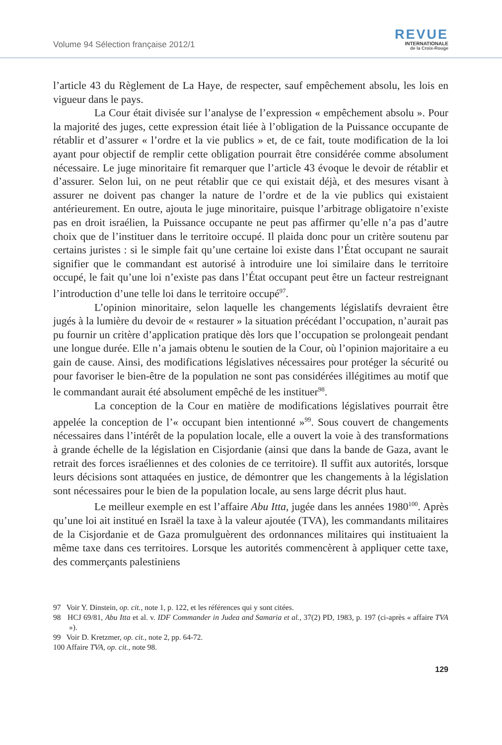Volume 94 Sélection française 2012/1
REVUE
INTERNATIONALE
de la Croix-Rouge
l’article 43 du Règlement de La Haye, de respecter, sauf empêchement absolu, les lois en vigueur dans le pays.
La Cour était divisée sur l’analyse de l’expression « empêchement absolu ». Pour la majorité des juges, cette expression était liée à l’obligation de la Puissance occupante de rétablir et d’assurer « l’ordre et la vie publics » et, de ce fait, toute modification de la loi ayant pour objectif de remplir cette obligation pourrait être considérée comme absolument nécessaire. Le juge minoritaire fit remarquer que l’article 43 évoque le devoir de rétablir et d’assurer. Selon lui, on ne peut rétablir que ce qui existait déjà, et des mesures visant à assurer ne doivent pas changer la nature de l’ordre et de la vie publics qui existaient antérieurement. En outre, ajouta le juge minoritaire, puisque l’arbitrage obligatoire n’existe pas en droit israélien, la Puissance occupante ne peut pas affirmer qu’elle n’a pas d’autre choix que de l’instituer dans le territoire occupé. Il plaida donc pour un critère soutenu par certains juristes : si le simple fait qu’une certaine loi existe dans l’État occupant ne saurait signifier que le commandant est autorisé à introduire une loi similaire dans le territoire occupé, le fait qu’une loi n’existe pas dans l’État occupant peut être un facteur restreignant l’introduction d’une telle loi dans le territoire occupé<sup>97</sup>.
L’opinion minoritaire, selon laquelle les changements législatifs devraient être jugés à la lumière du devoir de « restaurer » la situation précédant l’occupation, n’aurait pas pu fournir un critère d’application pratique dès lors que l’occupation se prolongeait pendant une longue durée. Elle n’a jamais obtenu le soutien de la Cour, où l’opinion majoritaire a eu gain de cause. Ainsi, des modifications législatives nécessaires pour protéger la sécurité ou pour favoriser le bien-être de la population ne sont pas considérées illégitimes au motif que le commandant aurait été absolument empêché de les instituer<sup>98</sup>.
La conception de la Cour en matière de modifications législatives pourrait être appelée la conception de l’« occupant bien intentionné »<sup>99</sup>. Sous couvert de changements nécessaires dans l’intérêt de la population locale, elle a ouvert la voie à des transformations à grande échelle de la législation en Cisjordanie (ainsi que dans la bande de Gaza, avant le retrait des forces israéliennes et des colonies de ce territoire). Il suffit aux autorités, lorsque leurs décisions sont attaquées en justice, de démontrer que les changements à la législation sont nécessaires pour le bien de la population locale, au sens large décrit plus haut.
Le meilleur exemple en est l’affaire Abu Itta, jugée dans les années 1980<sup>100</sup>. Après qu’une loi ait institué en Israël la taxe à la valeur ajoutée (TVA), les commandants militaires de la Cisjordanie et de Gaza promulguèrent des ordonnances militaires qui instituaient la même taxe dans ces territoires. Lorsque les autorités commencèrent à appliquer cette taxe, des commerçants palestiniens
97 Voir Y. Dinstein, op. cit., note 1, p. 122, et les références qui y sont citées.
98 HCJ 69/81, Abu Itta et al. v. IDF Commander in Judea and Samaria et al., 37(2) PD, 1983, p. 197 (ci-après « affaire TVA »).
99 Voir D. Kretzmer, op. cit., note 2, pp. 64-72.
100 Affaire TVA, op. cit., note 98.
129